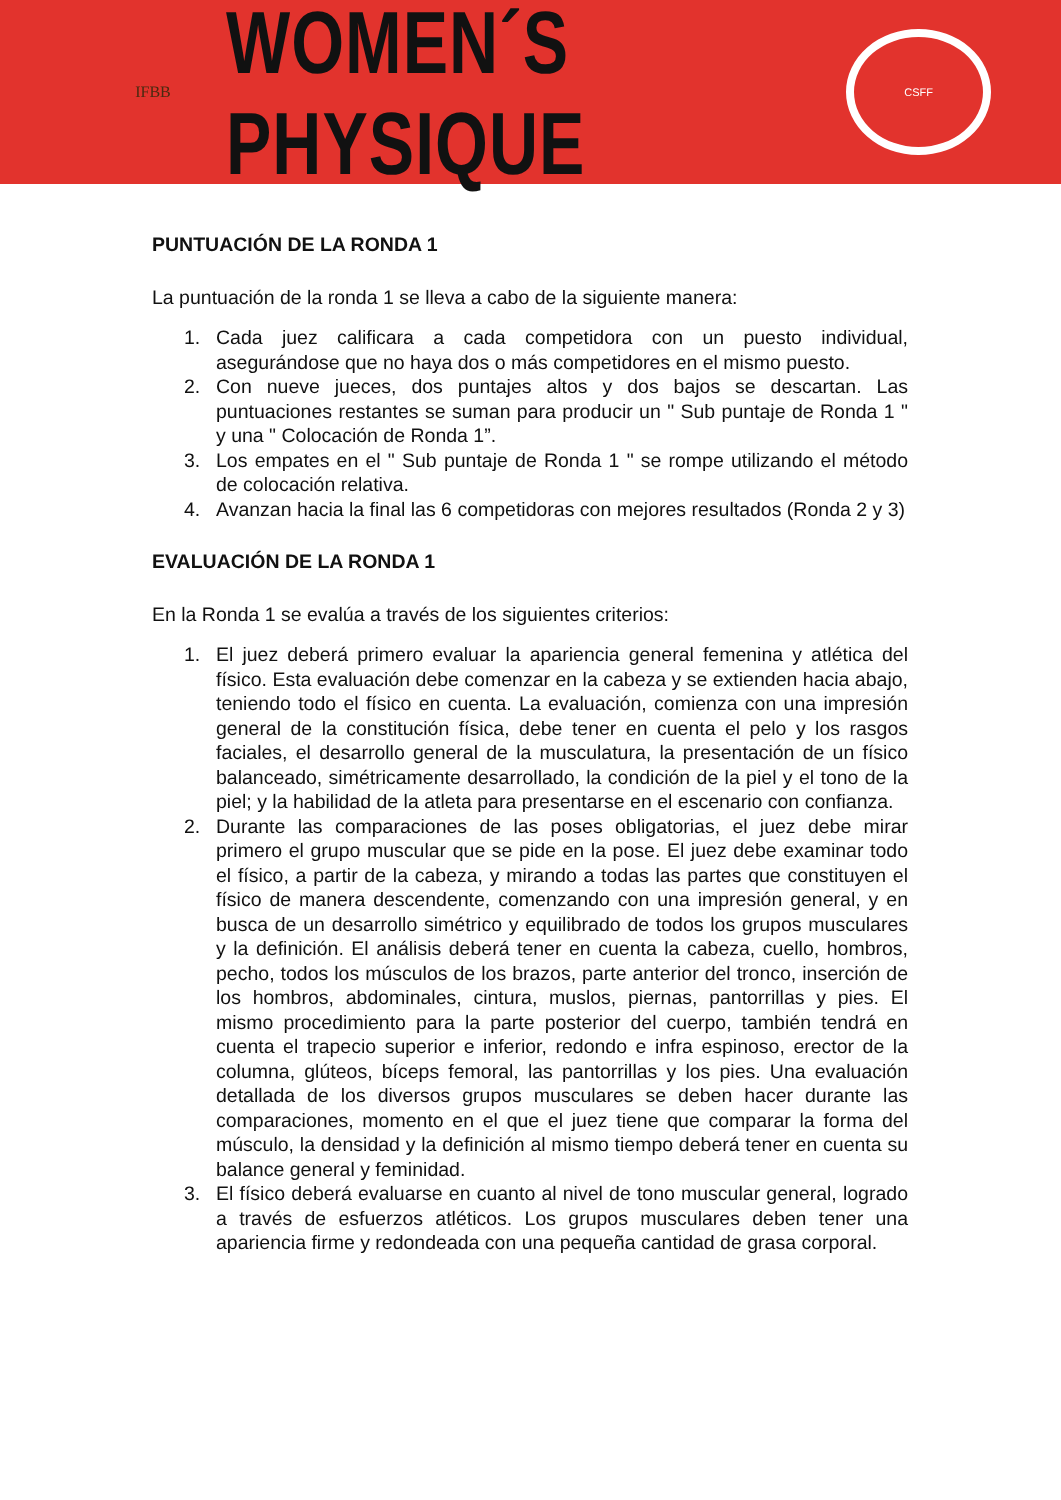IFBB
WOMEN´S PHYSIQUE
CSFF
PUNTUACIÓN DE LA RONDA 1
La puntuación de la ronda 1 se lleva a cabo de la siguiente manera:
1. Cada juez calificara a cada competidora con un puesto individual, asegurándose que no haya dos o más competidores en el mismo puesto.
2. Con nueve jueces, dos puntajes altos y dos bajos se descartan. Las puntuaciones restantes se suman para producir un " Sub puntaje de Ronda 1 " y una " Colocación de Ronda 1”.
3. Los empates en el " Sub puntaje de Ronda 1 " se rompe utilizando el método de colocación relativa.
4. Avanzan hacia la final las 6 competidoras con mejores resultados (Ronda 2 y 3)
EVALUACIÓN DE LA RONDA 1
En la Ronda 1 se evalúa a través de los siguientes criterios:
1. El juez deberá primero evaluar la apariencia general femenina y atlética del físico. Esta evaluación debe comenzar en la cabeza y se extienden hacia abajo, teniendo todo el físico en cuenta. La evaluación, comienza con una impresión general de la constitución física, debe tener en cuenta el pelo y los rasgos faciales, el desarrollo general de la musculatura, la presentación de un físico balanceado, simétricamente desarrollado, la condición de la piel y el tono de la piel; y la habilidad de la atleta para presentarse en el escenario con confianza.
2. Durante las comparaciones de las poses obligatorias, el juez debe mirar primero el grupo muscular que se pide en la pose. El juez debe examinar todo el físico, a partir de la cabeza, y mirando a todas las partes que constituyen el físico de manera descendente, comenzando con una impresión general, y en busca de un desarrollo simétrico y equilibrado de todos los grupos musculares y la definición. El análisis deberá tener en cuenta la cabeza, cuello, hombros, pecho, todos los músculos de los brazos, parte anterior del tronco, inserción de los hombros, abdominales, cintura, muslos, piernas, pantorrillas y pies. El mismo procedimiento para la parte posterior del cuerpo, también tendrá en cuenta el trapecio superior e inferior, redondo e infra espinoso, erector de la columna, glúteos, bíceps femoral, las pantorrillas y los pies. Una evaluación detallada de los diversos grupos musculares se deben hacer durante las comparaciones, momento en el que el juez tiene que comparar la forma del músculo, la densidad y la definición al mismo tiempo deberá tener en cuenta su balance general y feminidad.
3. El físico deberá evaluarse en cuanto al nivel de tono muscular general, logrado a través de esfuerzos atléticos. Los grupos musculares deben tener una apariencia firme y redondeada con una pequeña cantidad de grasa corporal.